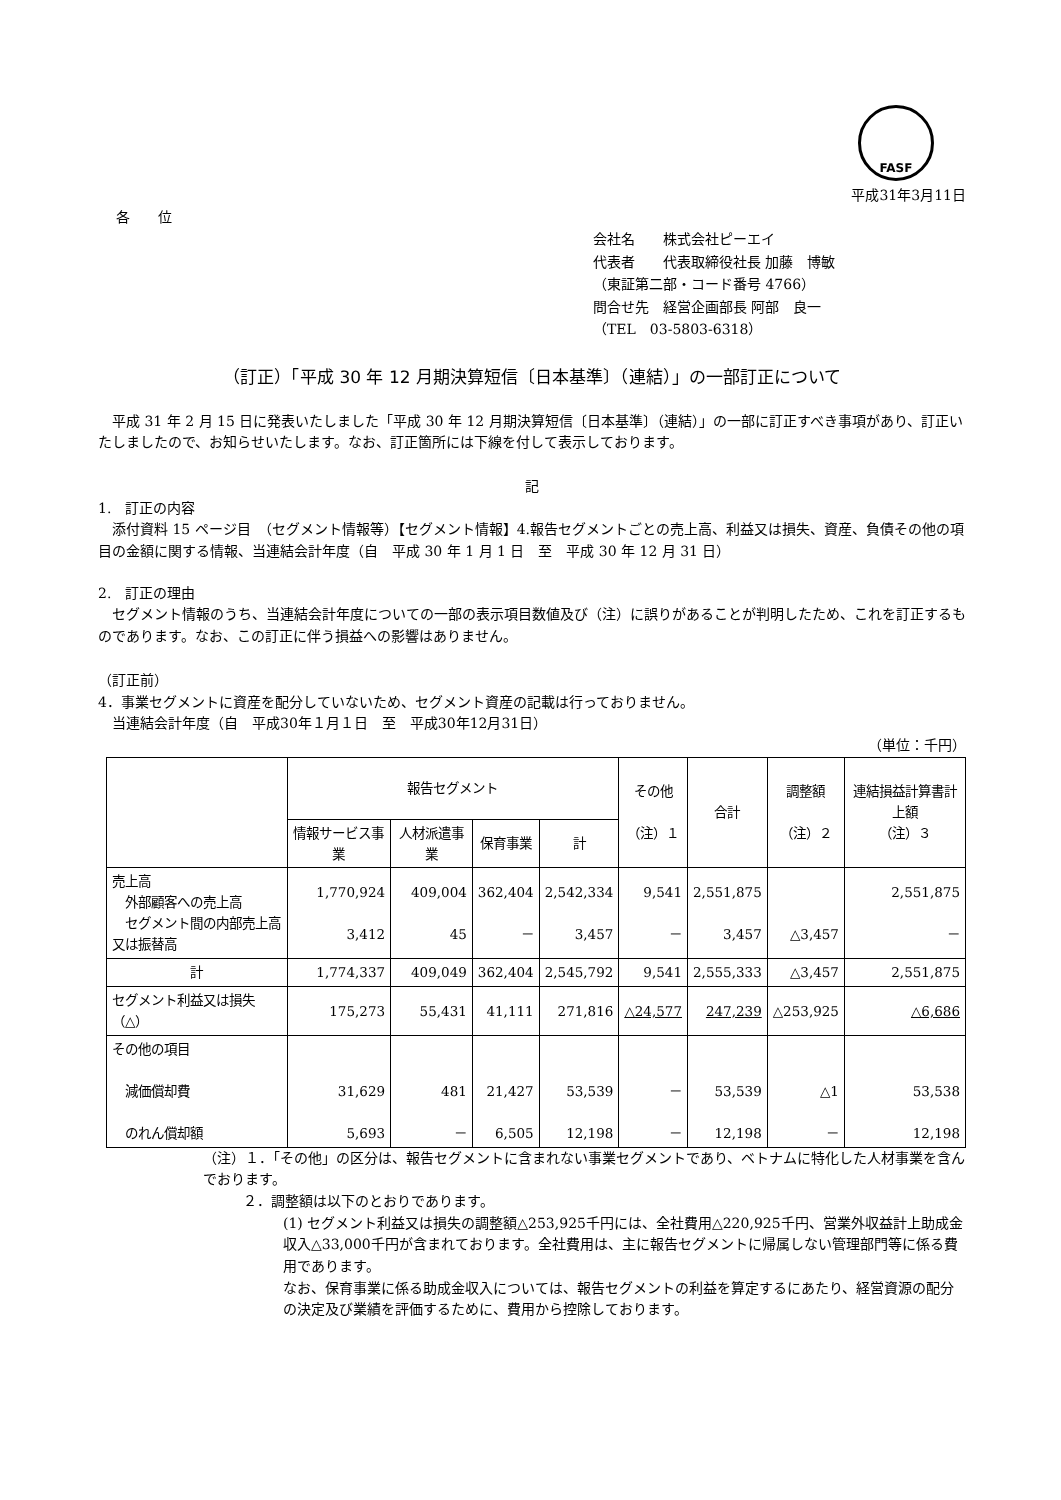FASF
平成31年3月11日
各　　位
会社名　　株式会社ピーエイ
代表者　　代表取締役社長 加藤　博敏
（東証第二部・コード番号 4766）
問合せ先　経営企画部長 阿部　良一
（TEL　03-5803-6318）
（訂正）「平成 30 年 12 月期決算短信〔日本基準〕（連結）」の一部訂正について
　平成 31 年 2 月 15 日に発表いたしました「平成 30 年 12 月期決算短信〔日本基準〕（連結）」の一部に訂正すべき事項があり、訂正いたしましたので、お知らせいたします。なお、訂正箇所には下線を付して表示しております。
記
1.　訂正の内容
　添付資料 15 ページ目　（セグメント情報等）【セグメント情報】4.報告セグメントごとの売上高、利益又は損失、資産、負債その他の項目の金額に関する情報、当連結会計年度（自　平成 30 年 1 月 1 日　至　平成 30 年 12 月 31 日）
2.　訂正の理由
　セグメント情報のうち、当連結会計年度についての一部の表示項目数値及び（注）に誤りがあることが判明したため、これを訂正するものであります。なお、この訂正に伴う損益への影響はありません。
（訂正前）
4．事業セグメントに資産を配分していないため、セグメント資産の記載は行っておりません。
　当連結会計年度（自　平成30年１月１日　至　平成30年12月31日）
（単位：千円）
| | 報告セグメント | | | | その他 （注）１ | 合計 | 調整額 （注）２ | 連結損益計算書計上額 （注）３ |
| --- | --- | --- | --- | --- | --- | --- | --- | --- |
| | 情報サービス事業 | 人材派遣事業 | 保育事業 | 計 | | | | |
| 売上高 外部顧客への売上高 セグメント間の内部売上高又は振替高 | 1,770,924 3,412 | 409,004 45 | 362,404 － | 2,542,334 3,457 | 9,541 － | 2,551,875 3,457 | △3,457 | 2,551,875 － |
| 計 | 1,774,337 | 409,049 | 362,404 | 2,545,792 | 9,541 | 2,555,333 | △3,457 | 2,551,875 |
| セグメント利益又は損失（△） | 175,273 | 55,431 | 41,111 | 271,816 | △24,577 | 247,239 | △253,925 | △6,686 |
| その他の項目 減価償却費 のれん償却額 | 31,629 5,693 | 481 － | 21,427 6,505 | 53,539 12,198 | － － | 53,539 12,198 | △1 － | 53,538 12,198 |
（注）１．「その他」の区分は、報告セグメントに含まれない事業セグメントであり、ベトナムに特化した人材事業を含んでおります。
２．調整額は以下のとおりであります。
(1) セグメント利益又は損失の調整額△253,925千円には、全社費用△220,925千円、営業外収益計上助成金収入△33,000千円が含まれております。全社費用は、主に報告セグメントに帰属しない管理部門等に係る費用であります。
なお、保育事業に係る助成金収入については、報告セグメントの利益を算定するにあたり、経営資源の配分の決定及び業績を評価するために、費用から控除しております。